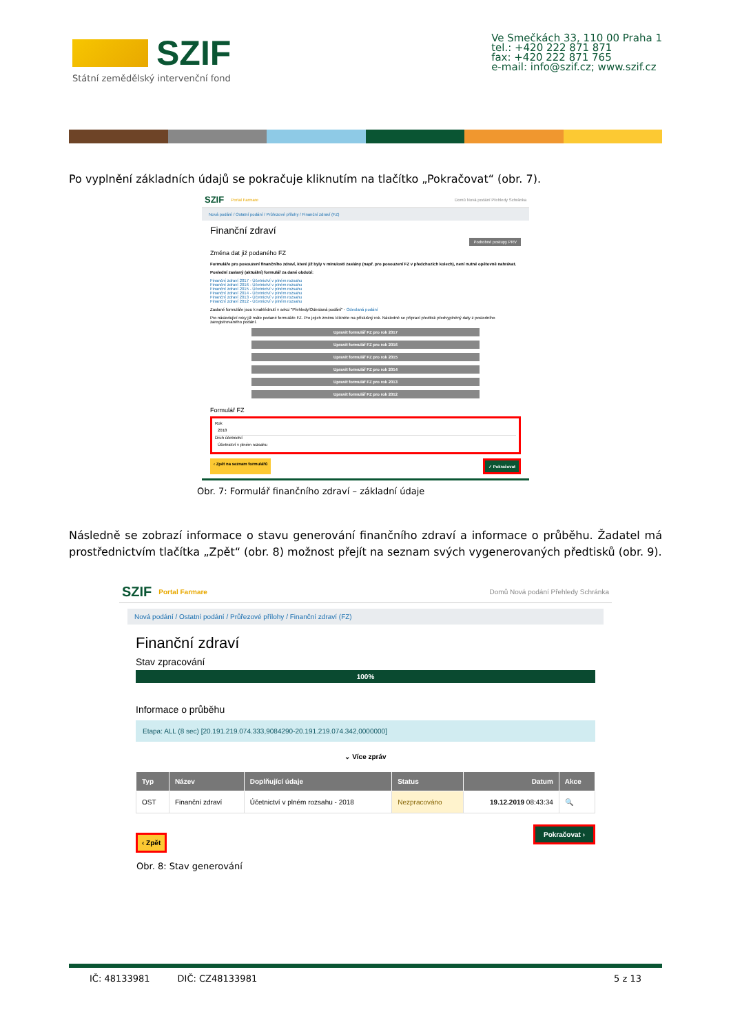SZIF
Státní zemědělský intervenční fond
Ve Smečkách 33, 110 00 Praha 1
tel.: +420 222 871 871
fax: +420 222 871 765
e-mail: info@szif.cz; www.szif.cz
Po vyplnění základních údajů se pokračuje kliknutím na tlačítko „Pokračovat“ (obr. 7).
SZIF Portal Farmare Domů Nová podání Přehledy Schránka
Nová podání / Ostatní podání / Průřezové přílohy / Finanční zdraví (FZ)
Finanční zdraví
Podrobné postupy PRV
Změna dat již podaného FZ
Formuláře pro posouzení finančního zdraví, které již byly v minulosti zaslány (např. pro posouzení FZ v předchozích kolech), není nutné opětovně nahrávat.
Poslední zaslaný (aktuální) formulář za dané období:
Finanční zdraví 2017 - Účetnictví v plném rozsahu
Finanční zdraví 2016 - Účetnictví v plném rozsahu
Finanční zdraví 2015 - Účetnictví v plném rozsahu
Finanční zdraví 2014 - Účetnictví v plném rozsahu
Finanční zdraví 2013 - Účetnictví v plném rozsahu
Finanční zdraví 2012 - Účetnictví v plném rozsahu
Zaslané formuláře jsou k nahlédnutí v sekci "Přehledy/Odeslaná podání" - Odeslaná podání
Pro následující roky již máte podané formuláře FZ. Pro jejich změnu klikněte na příslušný rok. Následně se připraví předtisk předvyplněný daty z posledního zaregistrovaného podání.
Upravit formulář FZ pro rok 2017
Upravit formulář FZ pro rok 2016
Upravit formulář FZ pro rok 2015
Upravit formulář FZ pro rok 2014
Upravit formulář FZ pro rok 2013
Upravit formulář FZ pro rok 2012
Formulář FZ
Rok
2018
Druh účetnictví
Účetnictví v plném rozsahu
‹ Zpět na seznam formulářů ✓ Pokračovat
Obr. 7: Formulář finančního zdraví – základní údaje
Následně se zobrazí informace o stavu generování finančního zdraví a informace o průběhu. Žadatel má prostřednictvím tlačítka „Zpět“ (obr. 8) možnost přejít na seznam svých vygenerovaných předtisků (obr. 9).
SZIF Portal Farmare Domů Nová podání Přehledy Schránka
Nová podání / Ostatní podání / Průřezové přílohy / Finanční zdraví (FZ)
Finanční zdraví
Stav zpracování
100%
Informace o průběhu
Etapa: ALL (8 sec) [20.191.219.074.333,9084290-20.191.219.074.342,0000000]
⌄ Více zpráv
| Typ | Název | Doplňující údaje | Status | Datum | Akce |
| --- | --- | --- | --- | --- | --- |
| OST | Finanční zdraví | Účetnictví v plném rozsahu - 2018 | Nezpracováno | 19.12.2019 08:43:34 | 🔍 |
‹ Zpět Pokračovat ›
Obr. 8: Stav generování
IČ: 48133981 DIČ: CZ48133981 5 z 13